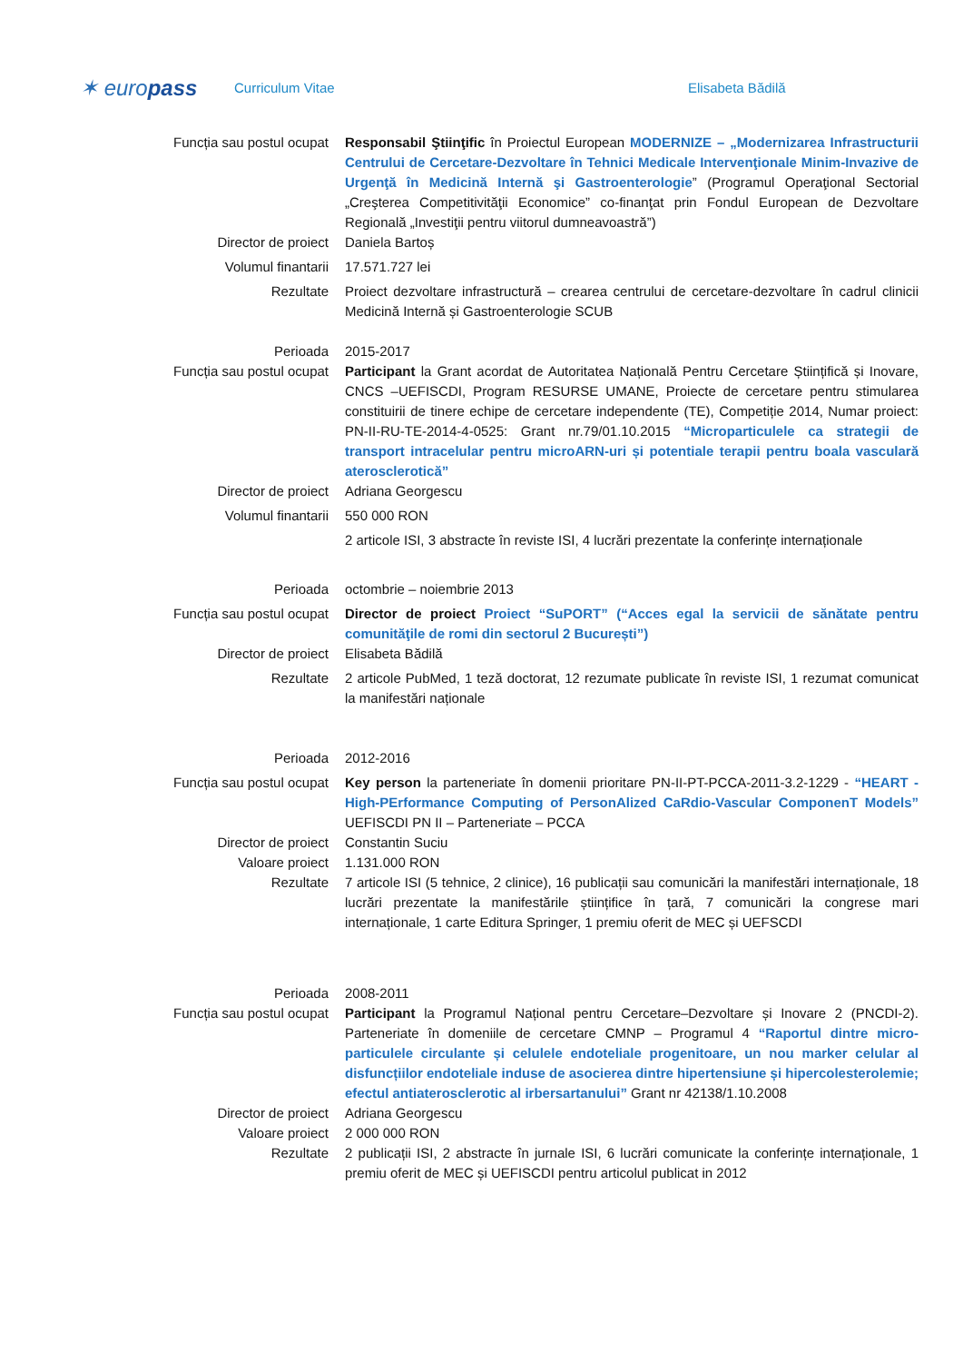✶ europass
Curriculum Vitae Elisabeta Bădilă
Funcția sau postul ocupat Responsabil Ştiinţific în Proiectul European MODERNIZE – „Modernizarea Infrastructurii Centrului de Cercetare-Dezvoltare în Tehnici Medicale Intervenţionale Minim-Invazive de Urgenţă în Medicină Internă şi Gastroenterologie” (Programul Operaţional Sectorial „Creşterea Competitivităţii Economice” co-finanţat prin Fondul European de Dezvoltare Regională „Investiţii pentru viitorul dumneavoastră”)
Director de proiect Daniela Bartoș
Volumul finantarii 17.571.727 lei
Rezultate Proiect dezvoltare infrastructură – crearea centrului de cercetare-dezvoltare în cadrul clinicii Medicină Internă și Gastroenterologie SCUB
Perioada 2015-2017
Funcția sau postul ocupat Participant la Grant acordat de Autoritatea Națională Pentru Cercetare Științifică și Inovare, CNCS –UEFISCDI, Program RESURSE UMANE, Proiecte de cercetare pentru stimularea constituirii de tinere echipe de cercetare independente (TE), Competiție 2014, Numar proiect: PN-II-RU-TE-2014-4-0525: Grant nr.79/01.10.2015 “Microparticulele ca strategii de transport intracelular pentru microARN-uri și potentiale terapii pentru boala vasculară aterosclerotică”
Director de proiect Adriana Georgescu
Volumul finantarii 550 000 RON
2 articole ISI, 3 abstracte în reviste ISI, 4 lucrări prezentate la conferințe internaționale
Perioada octombrie – noiembrie 2013
Funcția sau postul ocupat Director de proiect Proiect “SuPORT” (“Acces egal la servicii de sănătate pentru comunităţile de romi din sectorul 2 București”)
Director de proiect Elisabeta Bădilă
Rezultate 2 articole PubMed, 1 teză doctorat, 12 rezumate publicate în reviste ISI, 1 rezumat comunicat la manifestări naționale
Perioada 2012-2016
Funcția sau postul ocupat Key person la parteneriate în domenii prioritare PN-II-PT-PCCA-2011-3.2-1229 - “HEART - High-PErformance Computing of PersonAlized CaRdio-Vascular ComponenT Models” UEFISCDI PN II – Parteneriate – PCCA
Director de proiect Constantin Suciu
Valoare proiect 1.131.000 RON
Rezultate 7 articole ISI (5 tehnice, 2 clinice), 16 publicații sau comunicări la manifestări internaționale, 18 lucrări prezentate la manifestările științifice în țară, 7 comunicări la congrese mari internaționale, 1 carte Editura Springer, 1 premiu oferit de MEC și UEFSCDI
Perioada 2008-2011
Funcția sau postul ocupat Participant la Programul Național pentru Cercetare–Dezvoltare și Inovare 2 (PNCDI-2). Parteneriate în domeniile de cercetare CMNP – Programul 4 “Raportul dintre micro-particulele circulante și celulele endoteliale progenitoare, un nou marker celular al disfuncțiilor endoteliale induse de asocierea dintre hipertensiune și hipercolesterolemie; efectul antiaterosclerotic al irbersartanului” Grant nr 42138/1.10.2008
Director de proiect Adriana Georgescu
Valoare proiect 2 000 000 RON
Rezultate 2 publicații ISI, 2 abstracte în jurnale ISI, 6 lucrări comunicate la conferințe internaționale, 1 premiu oferit de MEC și UEFISCDI pentru articolul publicat in 2012